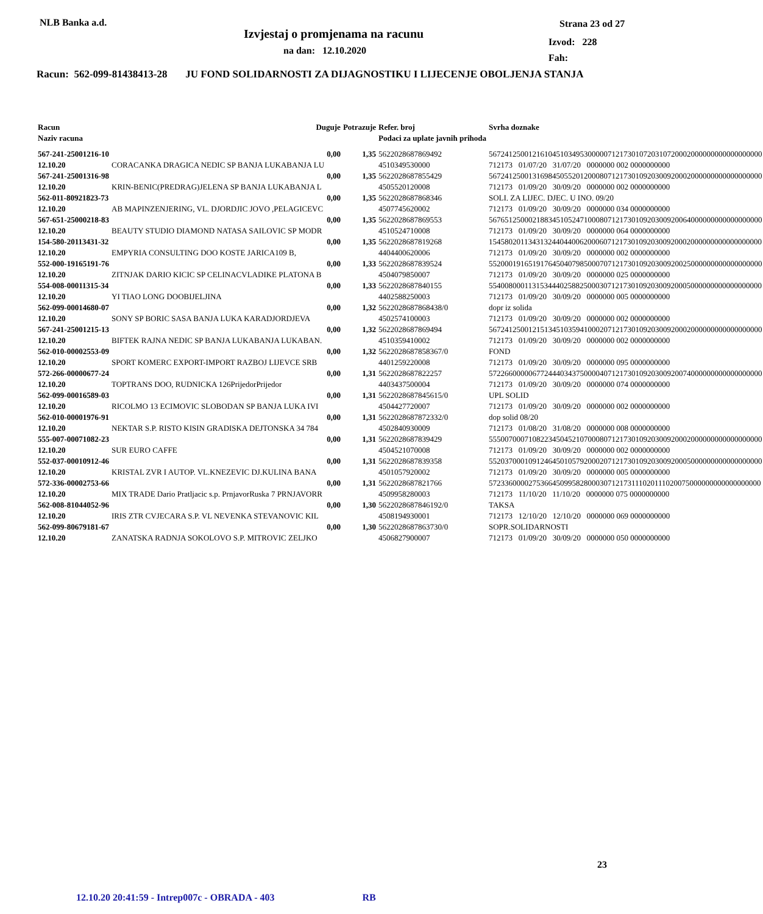NLB Banka a.d.
Izvjestaj o promjenama na racunu
na dan: 12.10.2020
Strana 23 od 27
Izvod: 228
Fah:
Racun: 562-099-81438413-28 JU FOND SOLIDARNOSTI ZA DIJAGNOSTIKU I LIJECENJE OBOLJENJA STANJA
| Racun Naziv racuna | Duguje | | Potrazuje | Refer. broj Podaci za uplate javnih prihoda | Svrha doznake |
| --- | --- | --- | --- | --- | --- |
| 567-241-25001216-10 12.10.20 | CORACANKA DRAGICA NEDIC SP BANJA LUKABANJA LU | 0,00 | 1,35 | 5622028687869492 4510349530000 | 567241250012161045103495300000712173010720310720002000000000000000000 712173 01/07/20 31/07/20 0000000 002 0000000000 |
| 567-241-25001316-98 12.10.20 | KRIN-BENIC(PREDRAG)JELENA SP BANJA LUKABANJA L | 0,00 | 1,35 | 5622028687855429 4505520120008 | 567241250013169845055201200080712173010920300920002000000000000000000 712173 01/09/20 30/09/20 0000000 002 0000000000 |
| 562-011-80921823-73 12.10.20 | AB MAPINZENJERING, VL. DJORDJIC JOVO ,PELAGICEVC | 0,00 | 1,35 | 5622028687868346 4507745620002 | SOLI. ZA LIJEC. DJEC. U INO. 09/20 712173 01/09/20 30/09/20 0000000 034 0000000000 |
| 567-651-25000218-83 12.10.20 | BEAUTY STUDIO DIAMOND NATASA SAILOVIC SP MODR | 0,00 | 1,35 | 5622028687869553 4510524710008 | 567651250002188345105247100080712173010920300920064000000000000000000 712173 01/09/20 30/09/20 0000000 064 0000000000 |
| 154-580-20113431-32 12.10.20 | EMPYRIA CONSULTING DOO KOSTE JARICA109 B, | 0,00 | 1,35 | 5622028687819268 4404400620006 | 154580201134313244044006200060712173010920300920002000000000000000000 712173 01/09/20 30/09/20 0000000 002 0000000000 |
| 552-000-19165191-76 12.10.20 | ZITNJAK DARIO KICIC SP CELINACVLADIKE PLATONA B | 0,00 | 1,33 | 5622028687839524 4504079850007 | 552000191651917645040798500070712173010920300920025000000000000000000 712173 01/09/20 30/09/20 0000000 025 0000000000 |
| 554-008-00011315-34 12.10.20 | YI TIAO LONG DOOBIJELJINA | 0,00 | 1,33 | 5622028687840155 4402588250003 | 554008000113153444025882500030712173010920300920005000000000000000000 712173 01/09/20 30/09/20 0000000 005 0000000000 |
| 562-099-00014680-07 12.10.20 | SONY SP BORIC SASA BANJA LUKA KARADJORDJEVA | 0,00 | 1,32 | 5622028687868438/0 4502574100003 | dopr iz solida 712173 01/09/20 30/09/20 0000000 002 0000000000 |
| 567-241-25001215-13 12.10.20 | BIFTEK RAJNA NEDIC SP BANJA LUKABANJA LUKABAN. | 0,00 | 1,32 | 5622028687869494 4510359410002 | 567241250012151345103594100020712173010920300920002000000000000000000 712173 01/09/20 30/09/20 0000000 002 0000000000 |
| 562-010-00002553-09 12.10.20 | SPORT KOMERC EXPORT-IMPORT RAZBOJ LIJEVCE SRB | 0,00 | 1,32 | 5622028687858367/0 4401259220008 | FOND 712173 01/09/20 30/09/20 0000000 095 0000000000 |
| 572-266-00000677-24 12.10.20 | TOPTRANS DOO, RUDNICKA 126PrijedorPrijedor | 0,00 | 1,31 | 5622028687822257 4403437500004 | 572266000006772444034375000040712173010920300920074000000000000000000 712173 01/09/20 30/09/20 0000000 074 0000000000 |
| 562-099-00016589-03 12.10.20 | RICOLMO 13 ECIMOVIC SLOBODAN SP BANJA LUKA IVI | 0,00 | 1,31 | 5622028687845615/0 4504427720007 | UPL SOLID 712173 01/09/20 30/09/20 0000000 002 0000000000 |
| 562-010-00001976-91 12.10.20 | NEKTAR S.P. RISTO KISIN GRADISKA DEJTONSKA 34 784 | 0,00 | 1,31 | 5622028687872332/0 4502840930009 | dop solid 08/20 712173 01/08/20 31/08/20 0000000 008 0000000000 |
| 555-007-00071082-23 12.10.20 | SUR EURO CAFFE | 0,00 | 1,31 | 5622028687839429 4504521070008 | 555007000710822345045210700080712173010920300920002000000000000000000 712173 01/09/20 30/09/20 0000000 002 0000000000 |
| 552-037-00010912-46 12.10.20 | KRISTAL ZVR I AUTOP. VL.KNEZEVIC DJ.KULINA BANA | 0,00 | 1,31 | 5622028687839358 4501057920002 | 552037000109124645010579200020712173010920300920005000000000000000000 712173 01/09/20 30/09/20 0000000 005 0000000000 |
| 572-336-00002753-66 12.10.20 | MIX TRADE Dario Pratljacic s.p. PrnjavorRuska 7 PRNJAVORR | 0,00 | 1,31 | 5622028687821766 4509958280003 | 572336000027536645099582800030712173111020111020075000000000000000000 712173 11/10/20 11/10/20 0000000 075 0000000000 |
| 562-008-81044052-96 12.10.20 | IRIS ZTR CVJECARA S.P. VL NEVENKA STEVANOVIC KIL | 0,00 | 1,30 | 5622028687846192/0 4508194930001 | TAKSA 712173 12/10/20 12/10/20 0000000 069 0000000000 |
| 562-099-80679181-67 12.10.20 | ZANATSKA RADNJA SOKOLOVO S.P. MITROVIC ZELJKO | 0,00 | 1,30 | 5622028687863730/0 4506827900007 | SOPR.SOLIDARNOSTI 712173 01/09/20 30/09/20 0000000 050 0000000000 |
23
12.10.20 20:41:59 - Intrep007c - OBRADA - 403 RB